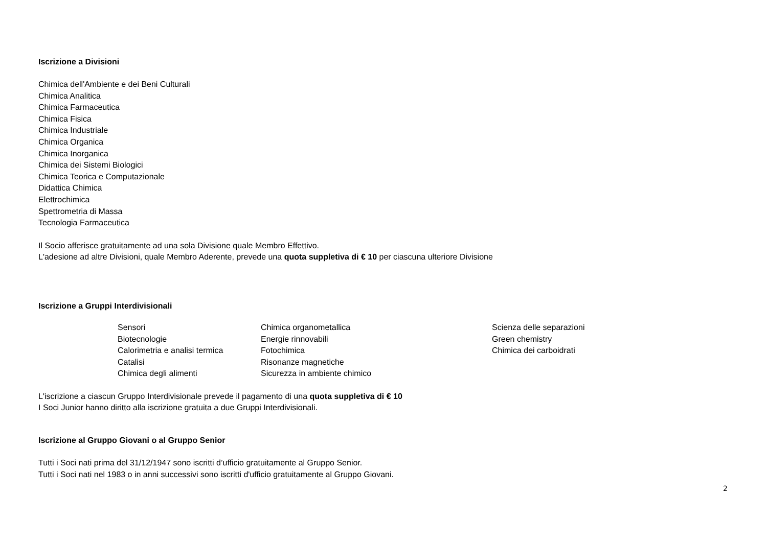Iscrizione a Divisioni
Chimica dell'Ambiente e dei Beni Culturali
Chimica Analitica
Chimica Farmaceutica
Chimica Fisica
Chimica Industriale
Chimica Organica
Chimica Inorganica
Chimica dei Sistemi Biologici
Chimica Teorica e Computazionale
Didattica Chimica
Elettrochimica
Spettrometria di Massa
Tecnologia Farmaceutica
Il Socio afferisce gratuitamente ad una sola Divisione quale Membro Effettivo.
L'adesione ad altre Divisioni, quale Membro Aderente, prevede una quota suppletiva di € 10 per ciascuna ulteriore Divisione
Iscrizione a Gruppi Interdivisionali
Sensori
Biotecnologie
Calorimetria e analisi termica
Catalisi
Chimica degli alimenti
Chimica organometallica
Energie rinnovabili
Fotochimica
Risonanze magnetiche
Sicurezza in ambiente chimico
Scienza delle separazioni
Green chemistry
Chimica dei carboidrati
L'iscrizione a ciascun Gruppo Interdivisionale prevede il pagamento di una quota suppletiva di € 10
I Soci Junior hanno diritto alla iscrizione gratuita a due Gruppi Interdivisionali.
Iscrizione al Gruppo Giovani o al Gruppo Senior
Tutti i Soci nati prima del 31/12/1947 sono iscritti d’ufficio gratuitamente al Gruppo Senior.
Tutti i Soci nati nel 1983 o in anni successivi sono iscritti d'ufficio gratuitamente al Gruppo Giovani.
2